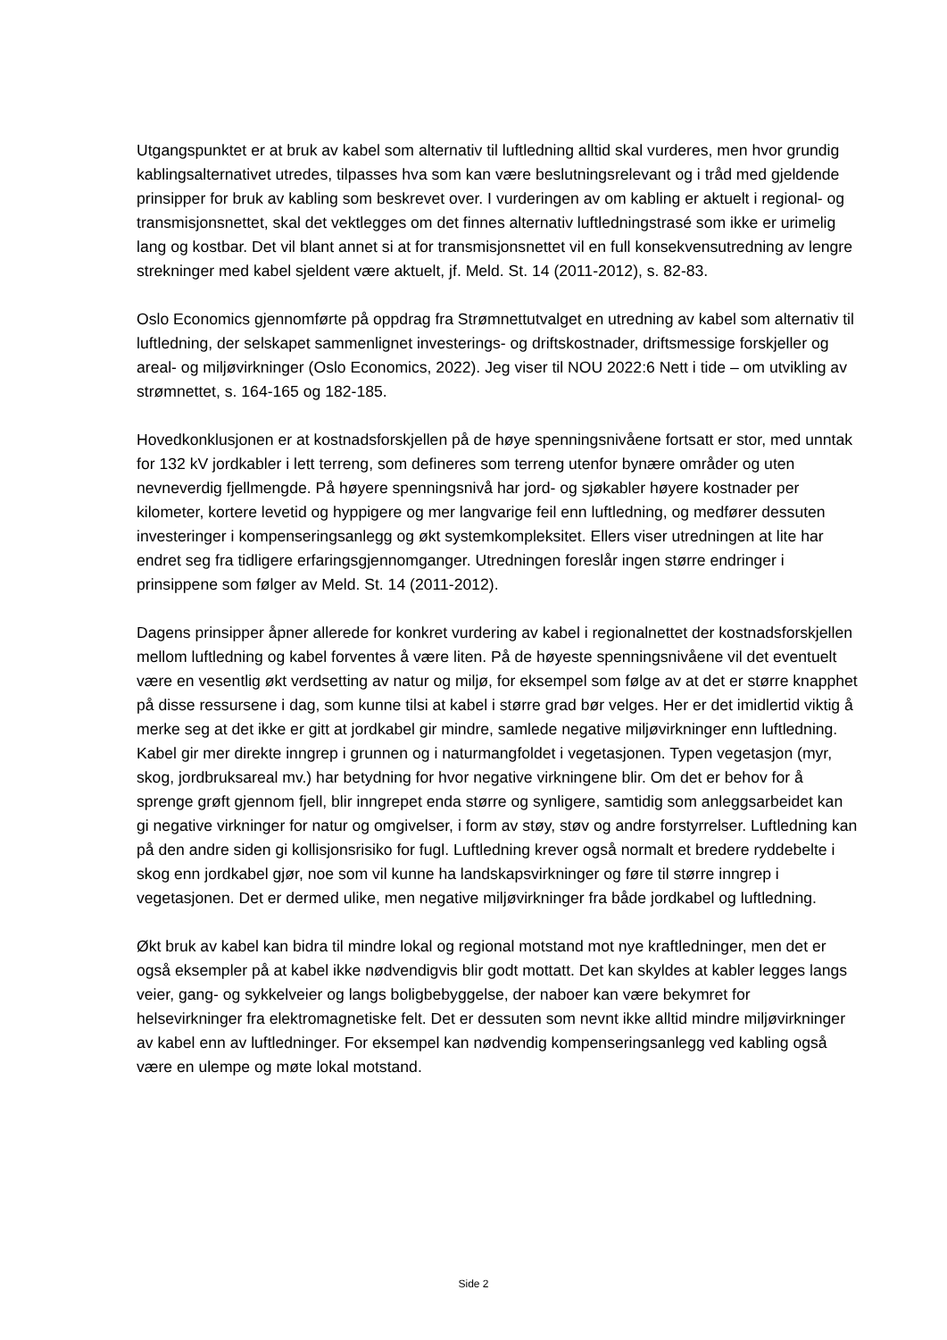Utgangspunktet er at bruk av kabel som alternativ til luftledning alltid skal vurderes, men hvor grundig kablingsalternativet utredes, tilpasses hva som kan være beslutningsrelevant og i tråd med gjeldende prinsipper for bruk av kabling som beskrevet over. I vurderingen av om kabling er aktuelt i regional- og transmisjonsnettet, skal det vektlegges om det finnes alternativ luftledningstrasé som ikke er urimelig lang og kostbar. Det vil blant annet si at for transmisjonsnettet vil en full konsekvensutredning av lengre strekninger med kabel sjeldent være aktuelt, jf. Meld. St. 14 (2011-2012), s. 82-83.
Oslo Economics gjennomførte på oppdrag fra Strømnettutvalget en utredning av kabel som alternativ til luftledning, der selskapet sammenlignet investerings- og driftskostnader, driftsmessige forskjeller og areal- og miljøvirkninger (Oslo Economics, 2022). Jeg viser til NOU 2022:6 Nett i tide – om utvikling av strømnettet, s. 164-165 og 182-185.
Hovedkonklusjonen er at kostnadsforskjellen på de høye spenningsnivåene fortsatt er stor, med unntak for 132 kV jordkabler i lett terreng, som defineres som terreng utenfor bynære områder og uten nevneverdig fjellmengde. På høyere spenningsnivå har jord- og sjøkabler høyere kostnader per kilometer, kortere levetid og hyppigere og mer langvarige feil enn luftledning, og medfører dessuten investeringer i kompenseringsanlegg og økt systemkompleksitet. Ellers viser utredningen at lite har endret seg fra tidligere erfaringsgjennomganger. Utredningen foreslår ingen større endringer i prinsippene som følger av Meld. St. 14 (2011-2012).
Dagens prinsipper åpner allerede for konkret vurdering av kabel i regionalnettet der kostnadsforskjellen mellom luftledning og kabel forventes å være liten. På de høyeste spenningsnivåene vil det eventuelt være en vesentlig økt verdsetting av natur og miljø, for eksempel som følge av at det er større knapphet på disse ressursene i dag, som kunne tilsi at kabel i større grad bør velges. Her er det imidlertid viktig å merke seg at det ikke er gitt at jordkabel gir mindre, samlede negative miljøvirkninger enn luftledning. Kabel gir mer direkte inngrep i grunnen og i naturmangfoldet i vegetasjonen. Typen vegetasjon (myr, skog, jordbruksareal mv.) har betydning for hvor negative virkningene blir. Om det er behov for å sprenge grøft gjennom fjell, blir inngrepet enda større og synligere, samtidig som anleggsarbeidet kan gi negative virkninger for natur og omgivelser, i form av støy, støv og andre forstyrrelser. Luftledning kan på den andre siden gi kollisjonsrisiko for fugl. Luftledning krever også normalt et bredere ryddebelte i skog enn jordkabel gjør, noe som vil kunne ha landskapsvirkninger og føre til større inngrep i vegetasjonen. Det er dermed ulike, men negative miljøvirkninger fra både jordkabel og luftledning.
Økt bruk av kabel kan bidra til mindre lokal og regional motstand mot nye kraftledninger, men det er også eksempler på at kabel ikke nødvendigvis blir godt mottatt. Det kan skyldes at kabler legges langs veier, gang- og sykkelveier og langs boligbebyggelse, der naboer kan være bekymret for helsevirkninger fra elektromagnetiske felt. Det er dessuten som nevnt ikke alltid mindre miljøvirkninger av kabel enn av luftledninger. For eksempel kan nødvendig kompenseringsanlegg ved kabling også være en ulempe og møte lokal motstand.
Side 2